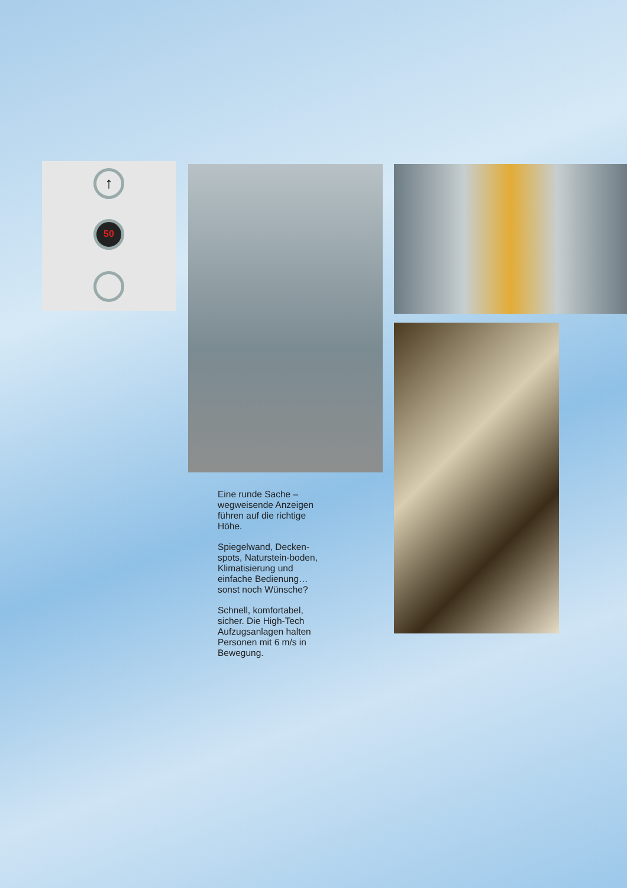↑
50
Eine runde Sache – wegweisende Anzeigen führen auf die richtige Höhe.
Spiegelwand, Decken-spots, Naturstein-boden, Klimatisierung und einfache Bedienung… sonst noch Wünsche?
Schnell, komfortabel, sicher. Die High-Tech Aufzugsanlagen halten Personen mit 6 m/s in Bewegung.